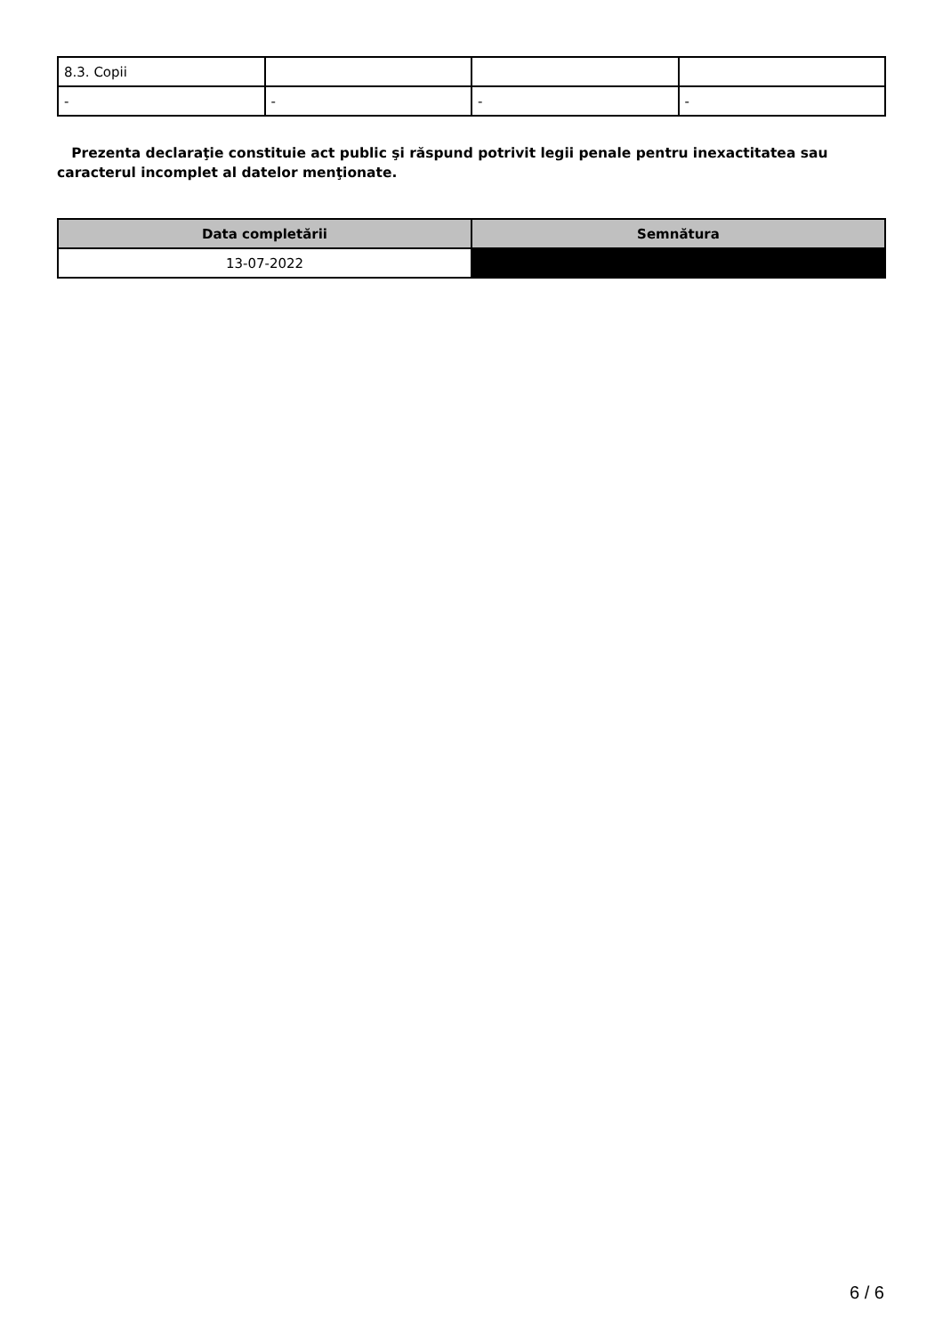| 8.3. Copii | | | |
| - | - | - | - |
Prezenta declaraţie constituie act public şi răspund potrivit legii penale pentru inexactitatea sau caracterul incomplet al datelor menţionate.
| Data completării | Semnătura |
| --- | --- |
| 13-07-2022 | |
6 / 6